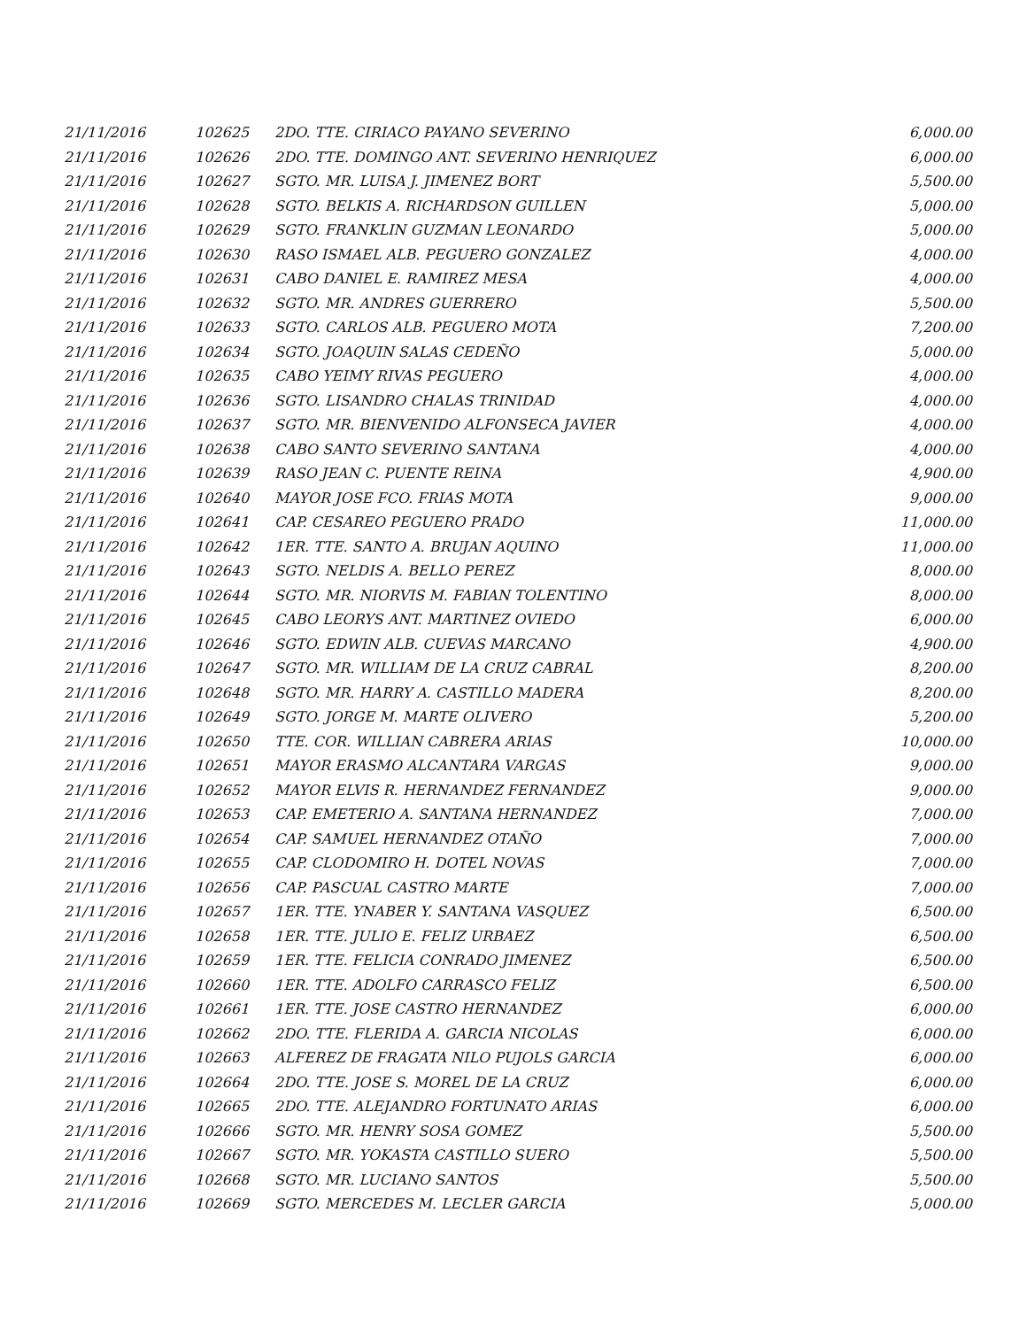| 21/11/2016 | 102625 | 2DO. TTE. CIRIACO PAYANO SEVERINO | 6,000.00 |
| 21/11/2016 | 102626 | 2DO. TTE. DOMINGO ANT. SEVERINO HENRIQUEZ | 6,000.00 |
| 21/11/2016 | 102627 | SGTO. MR. LUISA J. JIMENEZ BORT | 5,500.00 |
| 21/11/2016 | 102628 | SGTO. BELKIS A. RICHARDSON GUILLEN | 5,000.00 |
| 21/11/2016 | 102629 | SGTO. FRANKLIN GUZMAN LEONARDO | 5,000.00 |
| 21/11/2016 | 102630 | RASO ISMAEL ALB. PEGUERO GONZALEZ | 4,000.00 |
| 21/11/2016 | 102631 | CABO DANIEL E. RAMIREZ MESA | 4,000.00 |
| 21/11/2016 | 102632 | SGTO. MR. ANDRES GUERRERO | 5,500.00 |
| 21/11/2016 | 102633 | SGTO. CARLOS ALB. PEGUERO MOTA | 7,200.00 |
| 21/11/2016 | 102634 | SGTO. JOAQUIN SALAS CEDEÑO | 5,000.00 |
| 21/11/2016 | 102635 | CABO YEIMY RIVAS PEGUERO | 4,000.00 |
| 21/11/2016 | 102636 | SGTO. LISANDRO CHALAS TRINIDAD | 4,000.00 |
| 21/11/2016 | 102637 | SGTO. MR. BIENVENIDO ALFONSECA JAVIER | 4,000.00 |
| 21/11/2016 | 102638 | CABO SANTO SEVERINO SANTANA | 4,000.00 |
| 21/11/2016 | 102639 | RASO JEAN C. PUENTE REINA | 4,900.00 |
| 21/11/2016 | 102640 | MAYOR JOSE FCO. FRIAS MOTA | 9,000.00 |
| 21/11/2016 | 102641 | CAP. CESAREO PEGUERO PRADO | 11,000.00 |
| 21/11/2016 | 102642 | 1ER. TTE. SANTO A. BRUJAN AQUINO | 11,000.00 |
| 21/11/2016 | 102643 | SGTO. NELDIS A. BELLO PEREZ | 8,000.00 |
| 21/11/2016 | 102644 | SGTO. MR. NIORVIS M. FABIAN TOLENTINO | 8,000.00 |
| 21/11/2016 | 102645 | CABO LEORYS ANT. MARTINEZ OVIEDO | 6,000.00 |
| 21/11/2016 | 102646 | SGTO. EDWIN ALB. CUEVAS MARCANO | 4,900.00 |
| 21/11/2016 | 102647 | SGTO. MR. WILLIAM DE LA CRUZ CABRAL | 8,200.00 |
| 21/11/2016 | 102648 | SGTO. MR. HARRY A. CASTILLO MADERA | 8,200.00 |
| 21/11/2016 | 102649 | SGTO. JORGE M. MARTE OLIVERO | 5,200.00 |
| 21/11/2016 | 102650 | TTE. COR. WILLIAN CABRERA ARIAS | 10,000.00 |
| 21/11/2016 | 102651 | MAYOR ERASMO ALCANTARA VARGAS | 9,000.00 |
| 21/11/2016 | 102652 | MAYOR ELVIS R. HERNANDEZ FERNANDEZ | 9,000.00 |
| 21/11/2016 | 102653 | CAP. EMETERIO A. SANTANA HERNANDEZ | 7,000.00 |
| 21/11/2016 | 102654 | CAP. SAMUEL HERNANDEZ OTAÑO | 7,000.00 |
| 21/11/2016 | 102655 | CAP. CLODOMIRO H. DOTEL NOVAS | 7,000.00 |
| 21/11/2016 | 102656 | CAP. PASCUAL CASTRO MARTE | 7,000.00 |
| 21/11/2016 | 102657 | 1ER. TTE. YNABER Y. SANTANA VASQUEZ | 6,500.00 |
| 21/11/2016 | 102658 | 1ER. TTE. JULIO E. FELIZ URBAEZ | 6,500.00 |
| 21/11/2016 | 102659 | 1ER. TTE. FELICIA CONRADO JIMENEZ | 6,500.00 |
| 21/11/2016 | 102660 | 1ER. TTE. ADOLFO CARRASCO FELIZ | 6,500.00 |
| 21/11/2016 | 102661 | 1ER. TTE. JOSE CASTRO HERNANDEZ | 6,000.00 |
| 21/11/2016 | 102662 | 2DO. TTE. FLERIDA A. GARCIA NICOLAS | 6,000.00 |
| 21/11/2016 | 102663 | ALFEREZ DE FRAGATA NILO PUJOLS GARCIA | 6,000.00 |
| 21/11/2016 | 102664 | 2DO. TTE. JOSE S. MOREL DE LA CRUZ | 6,000.00 |
| 21/11/2016 | 102665 | 2DO. TTE. ALEJANDRO FORTUNATO ARIAS | 6,000.00 |
| 21/11/2016 | 102666 | SGTO. MR. HENRY SOSA GOMEZ | 5,500.00 |
| 21/11/2016 | 102667 | SGTO. MR. YOKASTA CASTILLO SUERO | 5,500.00 |
| 21/11/2016 | 102668 | SGTO. MR. LUCIANO SANTOS | 5,500.00 |
| 21/11/2016 | 102669 | SGTO. MERCEDES M. LECLER GARCIA | 5,000.00 |